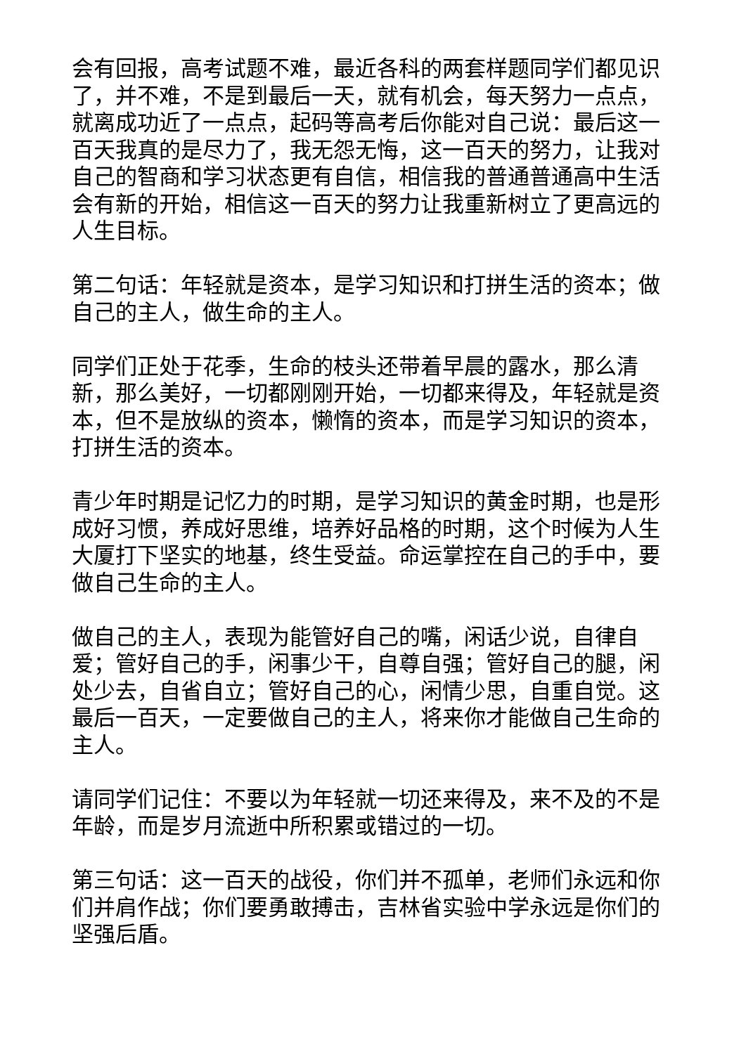会有回报，高考试题不难，最近各科的两套样题同学们都见识了，并不难，不是到最后一天，就有机会，每天努力一点点，就离成功近了一点点，起码等高考后你能对自己说：最后这一百天我真的是尽力了，我无怨无悔，这一百天的努力，让我对自己的智商和学习状态更有自信，相信我的普通普通高中生活会有新的开始，相信这一百天的努力让我重新树立了更高远的人生目标。
第二句话：年轻就是资本，是学习知识和打拼生活的资本；做自己的主人，做生命的主人。
同学们正处于花季，生命的枝头还带着早晨的露水，那么清新，那么美好，一切都刚刚开始，一切都来得及，年轻就是资本，但不是放纵的资本，懒惰的资本，而是学习知识的资本，打拼生活的资本。
青少年时期是记忆力的时期，是学习知识的黄金时期，也是形成好习惯，养成好思维，培养好品格的时期，这个时候为人生大厦打下坚实的地基，终生受益。命运掌控在自己的手中，要做自己生命的主人。
做自己的主人，表现为能管好自己的嘴，闲话少说，自律自爱；管好自己的手，闲事少干，自尊自强；管好自己的腿，闲处少去，自省自立；管好自己的心，闲情少思，自重自觉。这最后一百天，一定要做自己的主人，将来你才能做自己生命的主人。
请同学们记住：不要以为年轻就一切还来得及，来不及的不是年龄，而是岁月流逝中所积累或错过的一切。
第三句话：这一百天的战役，你们并不孤单，老师们永远和你们并肩作战；你们要勇敢搏击，吉林省实验中学永远是你们的坚强后盾。